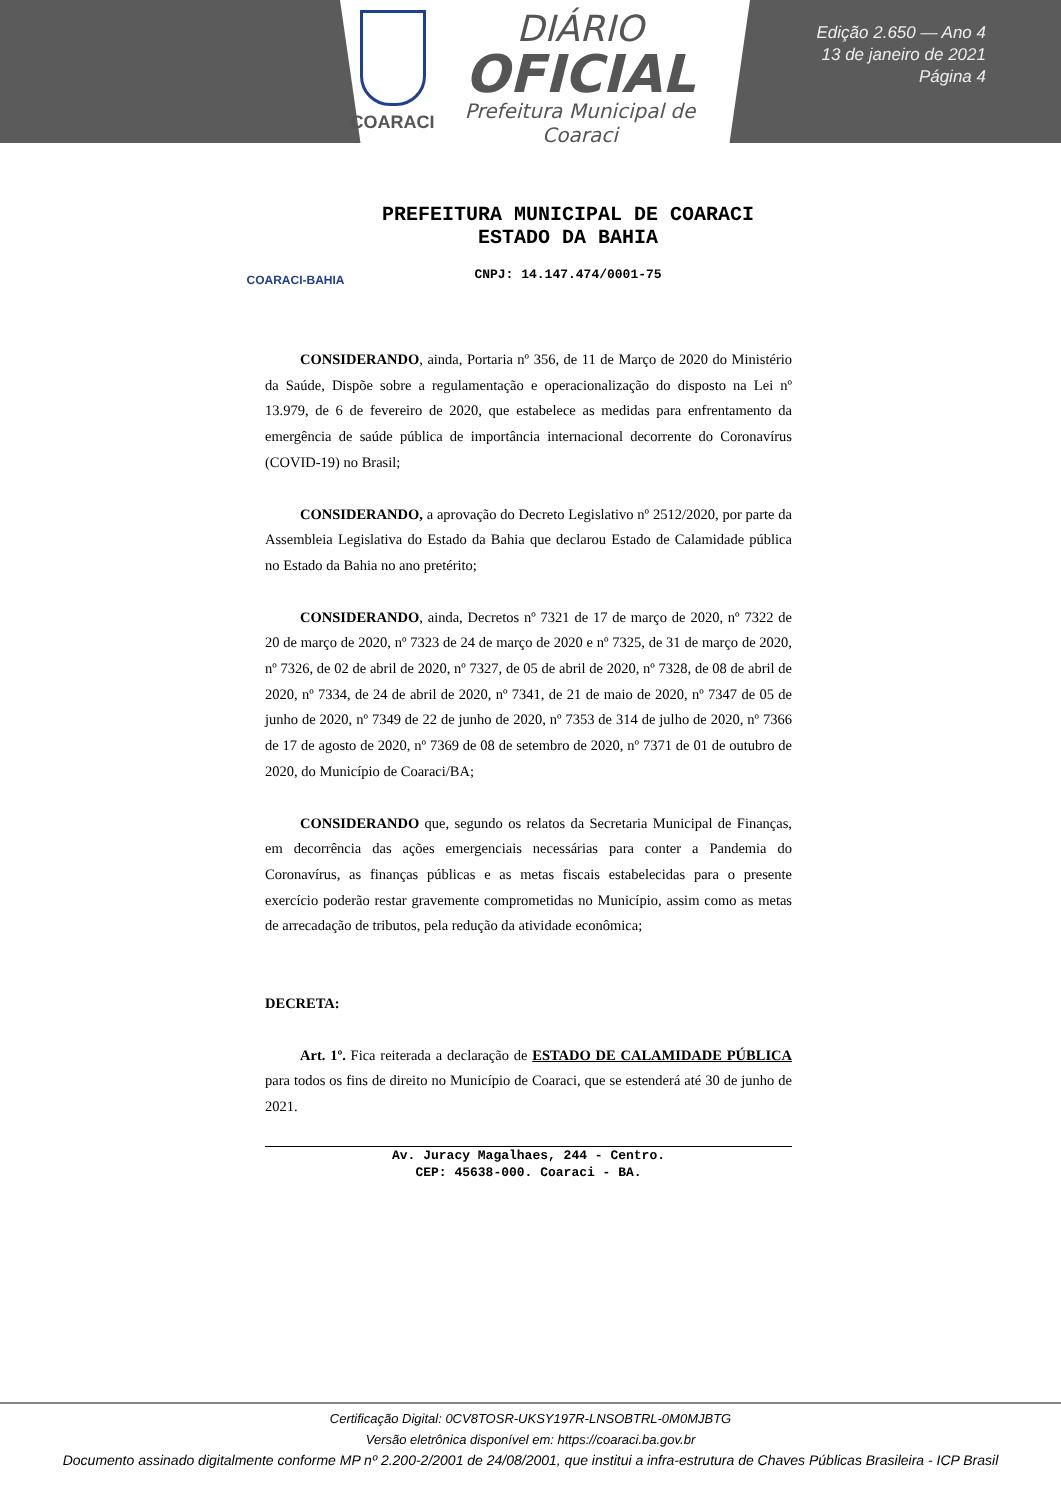COARACI
DIÁRIO
OFICIAL
Prefeitura Municipal de
Coaraci
Edição 2.650 — Ano 4
13 de janeiro de 2021
Página 4
COARACI-BAHIA
PREFEITURA MUNICIPAL DE COARACI
ESTADO DA BAHIA
CNPJ: 14.147.474/0001-75
CONSIDERANDO, ainda, Portaria nº 356, de 11 de Março de 2020 do Ministério da Saúde, Dispõe sobre a regulamentação e operacionalização do disposto na Lei nº 13.979, de 6 de fevereiro de 2020, que estabelece as medidas para enfrentamento da emergência de saúde pública de importância internacional decorrente do Coronavírus (COVID-19) no Brasil;
CONSIDERANDO, a aprovação do Decreto Legislativo nº 2512/2020, por parte da Assembleia Legislativa do Estado da Bahia que declarou Estado de Calamidade pública no Estado da Bahia no ano pretérito;
CONSIDERANDO, ainda, Decretos nº 7321 de 17 de março de 2020, nº 7322 de 20 de março de 2020, nº 7323 de 24 de março de 2020 e nº 7325, de 31 de março de 2020, nº 7326, de 02 de abril de 2020, nº 7327, de 05 de abril de 2020, nº 7328, de 08 de abril de 2020, nº 7334, de 24 de abril de 2020, nº 7341, de 21 de maio de 2020, nº 7347 de 05 de junho de 2020, nº 7349 de 22 de junho de 2020, nº 7353 de 314 de julho de 2020, nº 7366 de 17 de agosto de 2020, nº 7369 de 08 de setembro de 2020, nº 7371 de 01 de outubro de 2020, do Município de Coaraci/BA;
CONSIDERANDO que, segundo os relatos da Secretaria Municipal de Finanças, em decorrência das ações emergenciais necessárias para conter a Pandemia do Coronavírus, as finanças públicas e as metas fiscais estabelecidas para o presente exercício poderão restar gravemente comprometidas no Município, assim como as metas de arrecadação de tributos, pela redução da atividade econômica;
DECRETA:
Art. 1º. Fica reiterada a declaração de ESTADO DE CALAMIDADE PÚBLICA para todos os fins de direito no Município de Coaraci, que se estenderá até 30 de junho de 2021.
Av. Juracy Magalhaes, 244 - Centro.
CEP: 45638-000. Coaraci - BA.
Certificação Digital: 0CV8TOSR-UKSY197R-LNSOBTRL-0M0MJBTG
Versão eletrônica disponível em: https://coaraci.ba.gov.br
Documento assinado digitalmente conforme MP nº 2.200-2/2001 de 24/08/2001, que institui a infra-estrutura de Chaves Públicas Brasileira - ICP Brasil